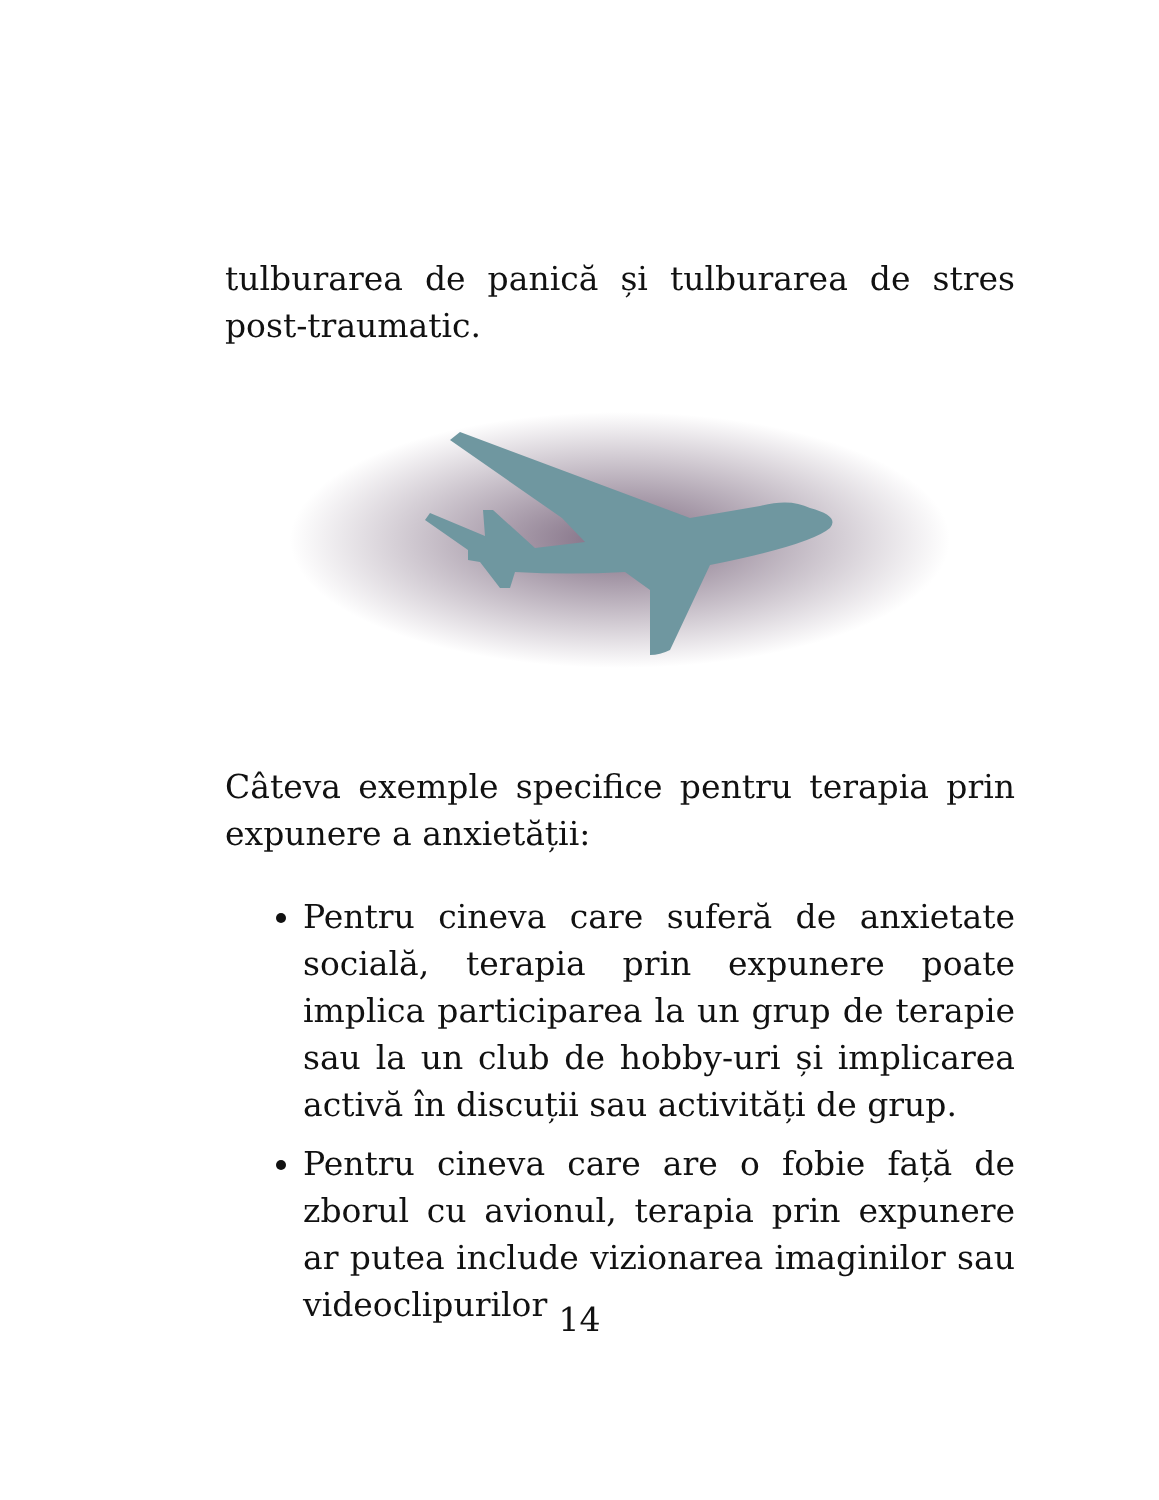tulburarea de panică și tulburarea de stres post-traumatic.
Câteva exemple specifice pentru terapia prin expunere a anxietății:
Pentru cineva care suferă de anxietate socială, terapia prin expunere poate implica participarea la un grup de terapie sau la un club de hobby-uri și implicarea activă în discuții sau activități de grup.
Pentru cineva care are o fobie față de zborul cu avionul, terapia prin expunere ar putea include vizionarea imaginilor sau videoclipurilor
14